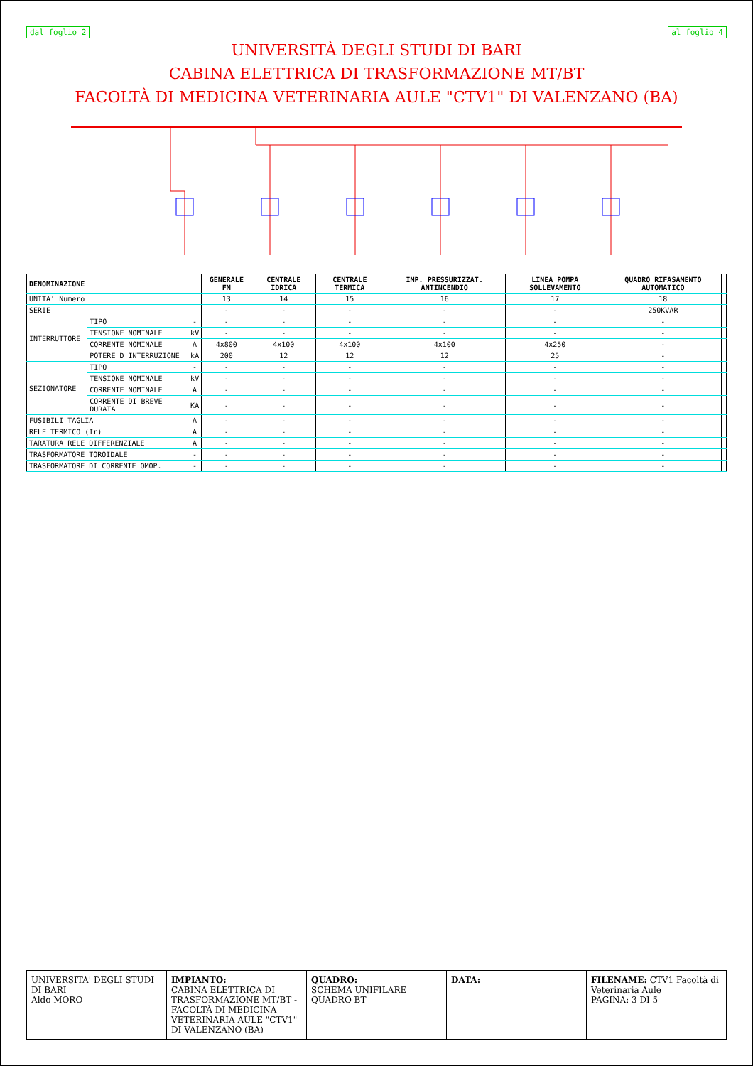dal foglio 2 al foglio 4
UNIVERSITÀ DEGLI STUDI DI BARI
CABINA ELETTRICA DI TRASFORMAZIONE MT/BT
FACOLTÀ DI MEDICINA VETERINARIA AULE "CTV1" DI VALENZANO (BA)
| DENOMINAZIONE | | | GENERALE FM | CENTRALE IDRICA | CENTRALE TERMICA | IMP. PRESSURIZZAT. ANTINCENDIO | LINEA POMPA SOLLEVAMENTO | QUADRO RIFASAMENTO AUTOMATICO | |
| --- | --- | --- | --- | --- | --- | --- | --- | --- | --- |
| UNITA' Numero | | | 13 | 14 | 15 | 16 | 17 | 18 | |
| SERIE | | | - | - | - | - | - | 250KVAR | |
| INTERRUTTORE | TIPO | - | - | - | - | - | - | - | |
| | TENSIONE NOMINALE | kV | - | - | - | - | - | - | |
| | CORRENTE NOMINALE | A | 4x800 | 4x100 | 4x100 | 4x100 | 4x250 | - | |
| | POTERE D'INTERRUZIONE | kA | 200 | 12 | 12 | 12 | 25 | - | |
| SEZIONATORE | TIPO | - | - | - | - | - | - | - | |
| | TENSIONE NOMINALE | kV | - | - | - | - | - | - | |
| | CORRENTE NOMINALE | A | - | - | - | - | - | - | |
| | CORRENTE DI BREVE DURATA | KA | - | - | - | - | - | - | |
| FUSIBILI TAGLIA | | A | - | - | - | - | - | - | |
| RELE TERMICO (Ir) | | A | - | - | - | - | - | - | |
| TARATURA RELE DIFFERENZIALE | | A | - | - | - | - | - | - | |
| TRASFORMATORE TOROIDALE | | - | - | - | - | - | - | - | |
| TRASFORMATORE DI CORRENTE OMOP. | | - | - | - | - | - | - | - | |
UNIVERSITA' DEGLI STUDI DI BARI
Aldo MORO
IMPIANTO:
CABINA ELETTRICA DI TRASFORMAZIONE MT/BT - FACOLTÀ DI MEDICINA VETERINARIA AULE "CTV1" DI VALENZANO (BA)
QUADRO:
SCHEMA UNIFILARE QUADRO BT
DATA: FILENAME: CTV1 Facoltà di Veterinaria Aule
PAGINA: 3 DI 5